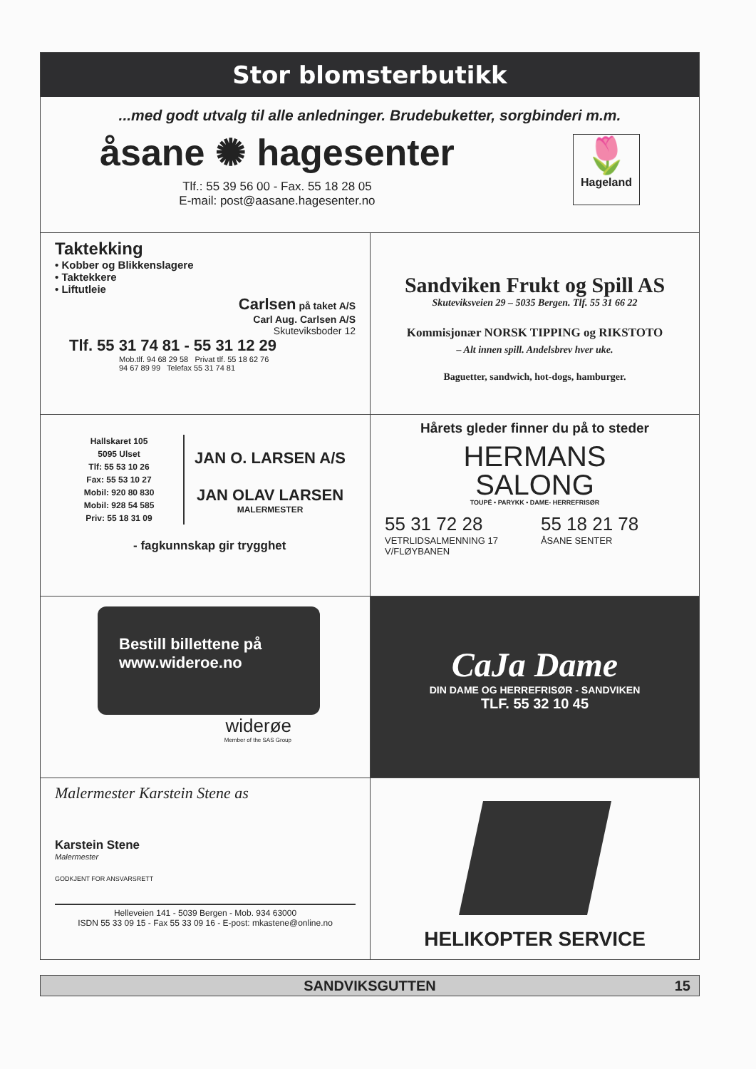Stor blomsterbutikk
...med godt utvalg til alle anledninger. Brudebuketter, sorgbinderi m.m.
åsane ✺ hagesenter
Tlf.: 55 39 56 00 - Fax. 55 18 28 05
E-mail: post@aasane.hagesenter.no
🌷
Hageland
Taktekking
• Kobber og Blikkenslagere
• Taktekkere
• Liftutleie
Carlsen på taket A/S
Carl Aug. Carlsen A/S
Skuteviksboder 12
Tlf. 55 31 74 81 - 55 31 12 29
Mob.tlf. 94 68 29 58 Privat tlf. 55 18 62 76
94 67 89 99 Telefax 55 31 74 81
Sandviken Frukt og Spill AS
Skuteviksveien 29 – 5035 Bergen. Tlf. 55 31 66 22
Kommisjonær NORSK TIPPING og RIKSTOTO
– Alt innen spill. Andelsbrev hver uke.
Baguetter, sandwich, hot-dogs, hamburger.
Hallskaret 105
5095 Ulset
Tlf: 55 53 10 26
Fax: 55 53 10 27
Mobil: 920 80 830
Mobil: 928 54 585
Priv: 55 18 31 09
JAN O. LARSEN A/S
JAN OLAV LARSEN
MALERMESTER
- fagkunnskap gir trygghet
Hårets gleder finner du på to steder
HERMANS
SALONG
TOUPÉ • PARYKK • DAME- HERREFRISØR
55 31 72 28
VETRLIDSALMENNING 17
V/FLØYBANEN
55 18 21 78
ÅSANE SENTER
Bestill billettene på
www.wideroe.no
widerøe
Member of the SAS Group
CaJa Dame
DIN DAME OG HERREFRISØR - SANDVIKEN
TLF. 55 32 10 45
Malermester Karstein Stene as
Karstein Stene
Malermester
GODKJENT FOR ANSVARSRETT
Helleveien 141 - 5039 Bergen - Mob. 934 63000
ISDN 55 33 09 15 - Fax 55 33 09 16 - E-post: mkastene@online.no
HELIKOPTER SERVICE
SANDVIKSGUTTEN 15